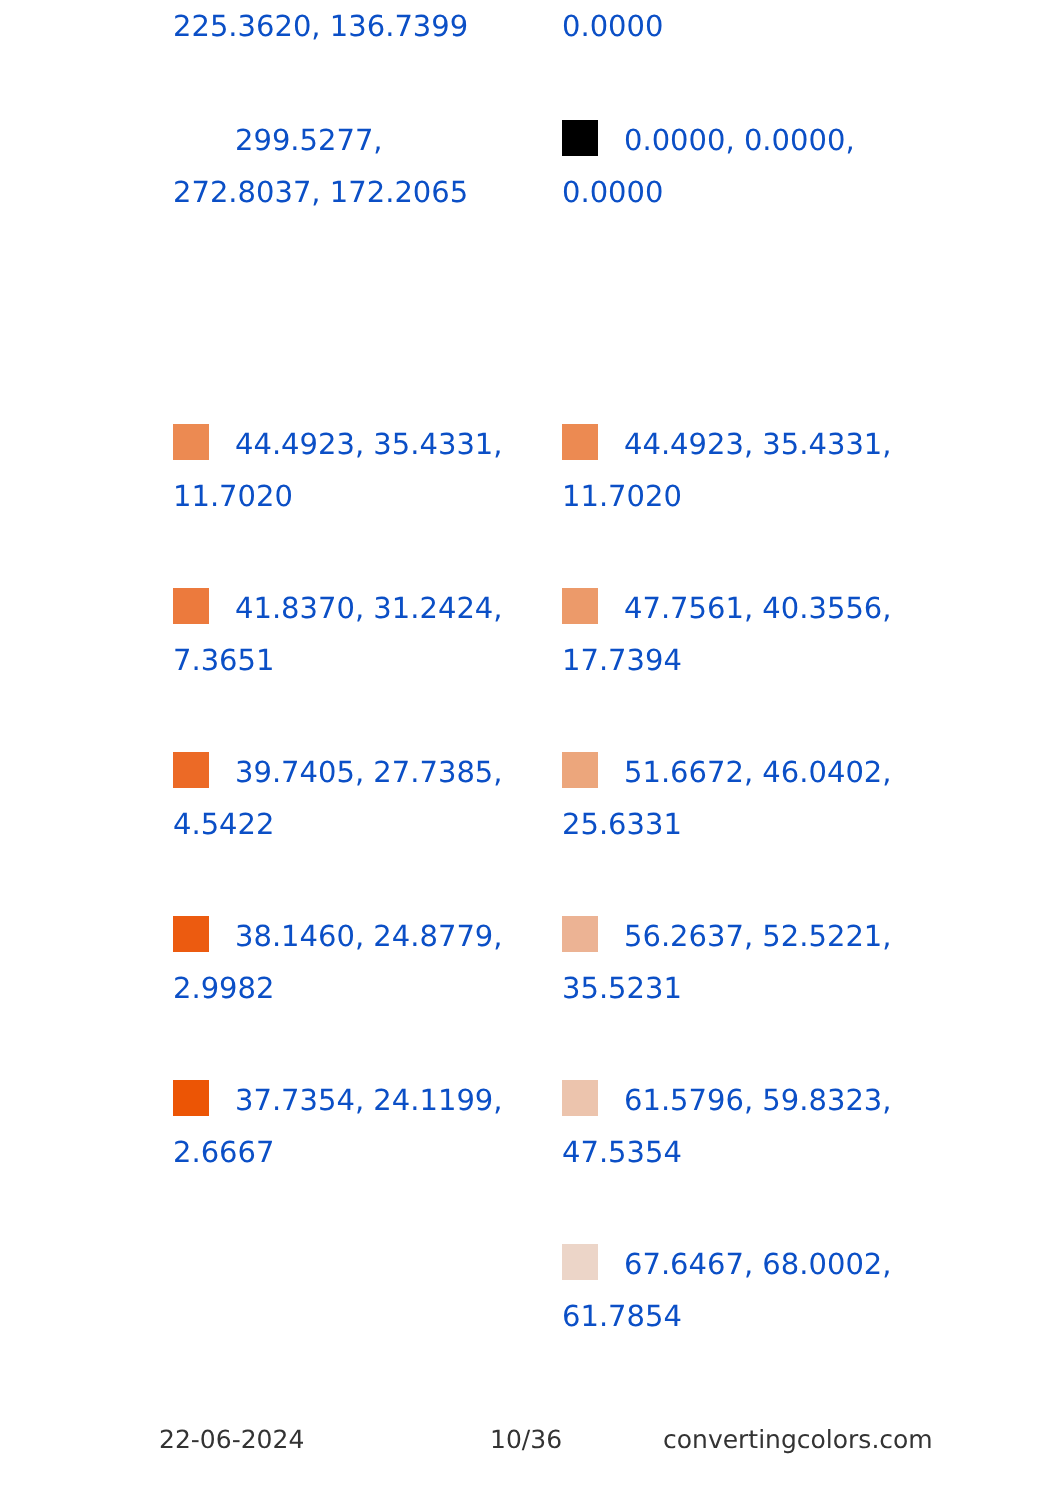225.3620, 136.7399 0.0000
299.5277, 272.8037, 172.2065
0.0000, 0.0000, 0.0000
44.4923, 35.4331, 11.7020
44.4923, 35.4331, 11.7020
41.8370, 31.2424, 7.3651
47.7561, 40.3556, 17.7394
39.7405, 27.7385, 4.5422
51.6672, 46.0402, 25.6331
38.1460, 24.8779, 2.9982
56.2637, 52.5221, 35.5231
37.7354, 24.1199, 2.6667
61.5796, 59.8323, 47.5354
67.6467, 68.0002, 61.7854
22-06-2024 10/36 convertingcolors.com